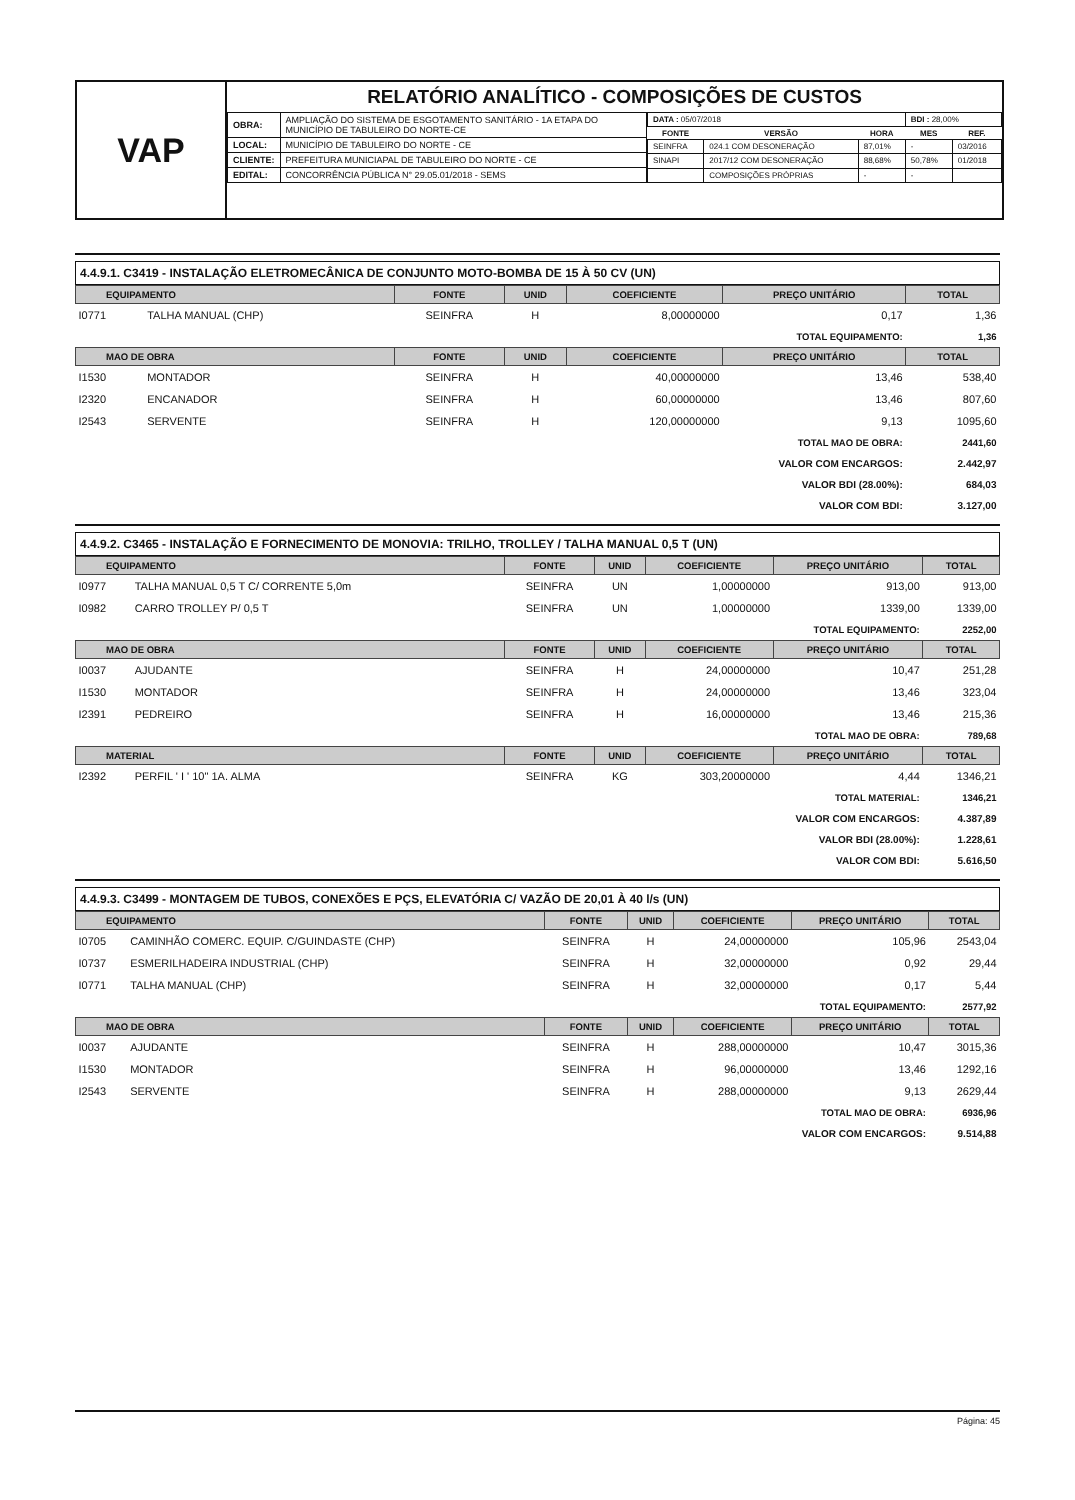VAP
RELATÓRIO ANALÍTICO - COMPOSIÇÕES DE CUSTOS
| OBRA: | AMPLIAÇÃO DO SISTEMA DE ESGOTAMENTO SANITÁRIO - 1A ETAPA DO MUNICÍPIO DE TABULEIRO DO NORTE-CE |
| LOCAL: | MUNICÍPIO DE TABULEIRO DO NORTE - CE |
| CLIENTE: | PREFEITURA MUNICIAPAL DE TABULEIRO DO NORTE - CE |
| EDITAL: | CONCORRÊNCIA PÚBLICA N° 29.05.01/2018 - SEMS |
| DATA : 05/07/2018 | | | BDI : 28,00% | |
| FONTE | VERSÃO | HORA | MES | REF. |
| SEINFRA | 024.1 COM DESONERAÇÃO | 87,01% | - | 03/2016 |
| SINAPI | 2017/12 COM DESONERAÇÃO | 88,68% | 50,78% | 01/2018 |
| | COMPOSIÇÕES PRÓPRIAS | - | - | |
4.4.9.1. C3419 - INSTALAÇÃO ELETROMECÂNICA DE CONJUNTO MOTO-BOMBA DE 15 À 50 CV (UN)
| EQUIPAMENTO | | FONTE | UNID | COEFICIENTE | PREÇO UNITÁRIO | TOTAL |
| --- | --- | --- | --- | --- | --- | --- |
| I0771 | TALHA MANUAL (CHP) | SEINFRA | H | 8,00000000 | 0,17 | 1,36 |
| TOTAL EQUIPAMENTO: | | | | | | 1,36 |
| MAO DE OBRA | | FONTE | UNID | COEFICIENTE | PREÇO UNITÁRIO | TOTAL |
| I1530 | MONTADOR | SEINFRA | H | 40,00000000 | 13,46 | 538,40 |
| I2320 | ENCANADOR | SEINFRA | H | 60,00000000 | 13,46 | 807,60 |
| I2543 | SERVENTE | SEINFRA | H | 120,00000000 | 9,13 | 1095,60 |
| TOTAL MAO DE OBRA: | | | | | | 2441,60 |
| VALOR COM ENCARGOS: | | | | | | 2.442,97 |
| VALOR BDI (28.00%): | | | | | | 684,03 |
| VALOR COM BDI: | | | | | | 3.127,00 |
4.4.9.2. C3465 - INSTALAÇÃO E FORNECIMENTO DE MONOVIA: TRILHO, TROLLEY / TALHA MANUAL 0,5 T (UN)
| EQUIPAMENTO | | FONTE | UNID | COEFICIENTE | PREÇO UNITÁRIO | TOTAL |
| --- | --- | --- | --- | --- | --- | --- |
| I0977 | TALHA MANUAL 0,5 T C/ CORRENTE 5,0m | SEINFRA | UN | 1,00000000 | 913,00 | 913,00 |
| I0982 | CARRO TROLLEY P/ 0,5 T | SEINFRA | UN | 1,00000000 | 1339,00 | 1339,00 |
| TOTAL EQUIPAMENTO: | | | | | | 2252,00 |
| MAO DE OBRA | | FONTE | UNID | COEFICIENTE | PREÇO UNITÁRIO | TOTAL |
| I0037 | AJUDANTE | SEINFRA | H | 24,00000000 | 10,47 | 251,28 |
| I1530 | MONTADOR | SEINFRA | H | 24,00000000 | 13,46 | 323,04 |
| I2391 | PEDREIRO | SEINFRA | H | 16,00000000 | 13,46 | 215,36 |
| TOTAL MAO DE OBRA: | | | | | | 789,68 |
| MATERIAL | | FONTE | UNID | COEFICIENTE | PREÇO UNITÁRIO | TOTAL |
| I2392 | PERFIL ' I ' 10" 1A. ALMA | SEINFRA | KG | 303,20000000 | 4,44 | 1346,21 |
| TOTAL MATERIAL: | | | | | | 1346,21 |
| VALOR COM ENCARGOS: | | | | | | 4.387,89 |
| VALOR BDI (28.00%): | | | | | | 1.228,61 |
| VALOR COM BDI: | | | | | | 5.616,50 |
4.4.9.3. C3499 - MONTAGEM DE TUBOS, CONEXÕES E PÇS, ELEVATÓRIA C/ VAZÃO DE 20,01 À 40 l/s (UN)
| EQUIPAMENTO | | FONTE | UNID | COEFICIENTE | PREÇO UNITÁRIO | TOTAL |
| --- | --- | --- | --- | --- | --- | --- |
| I0705 | CAMINHÃO COMERC. EQUIP. C/GUINDASTE (CHP) | SEINFRA | H | 24,00000000 | 105,96 | 2543,04 |
| I0737 | ESMERILHADEIRA INDUSTRIAL (CHP) | SEINFRA | H | 32,00000000 | 0,92 | 29,44 |
| I0771 | TALHA MANUAL (CHP) | SEINFRA | H | 32,00000000 | 0,17 | 5,44 |
| TOTAL EQUIPAMENTO: | | | | | | 2577,92 |
| MAO DE OBRA | | FONTE | UNID | COEFICIENTE | PREÇO UNITÁRIO | TOTAL |
| I0037 | AJUDANTE | SEINFRA | H | 288,00000000 | 10,47 | 3015,36 |
| I1530 | MONTADOR | SEINFRA | H | 96,00000000 | 13,46 | 1292,16 |
| I2543 | SERVENTE | SEINFRA | H | 288,00000000 | 9,13 | 2629,44 |
| TOTAL MAO DE OBRA: | | | | | | 6936,96 |
| VALOR COM ENCARGOS: | | | | | | 9.514,88 |
Página: 45